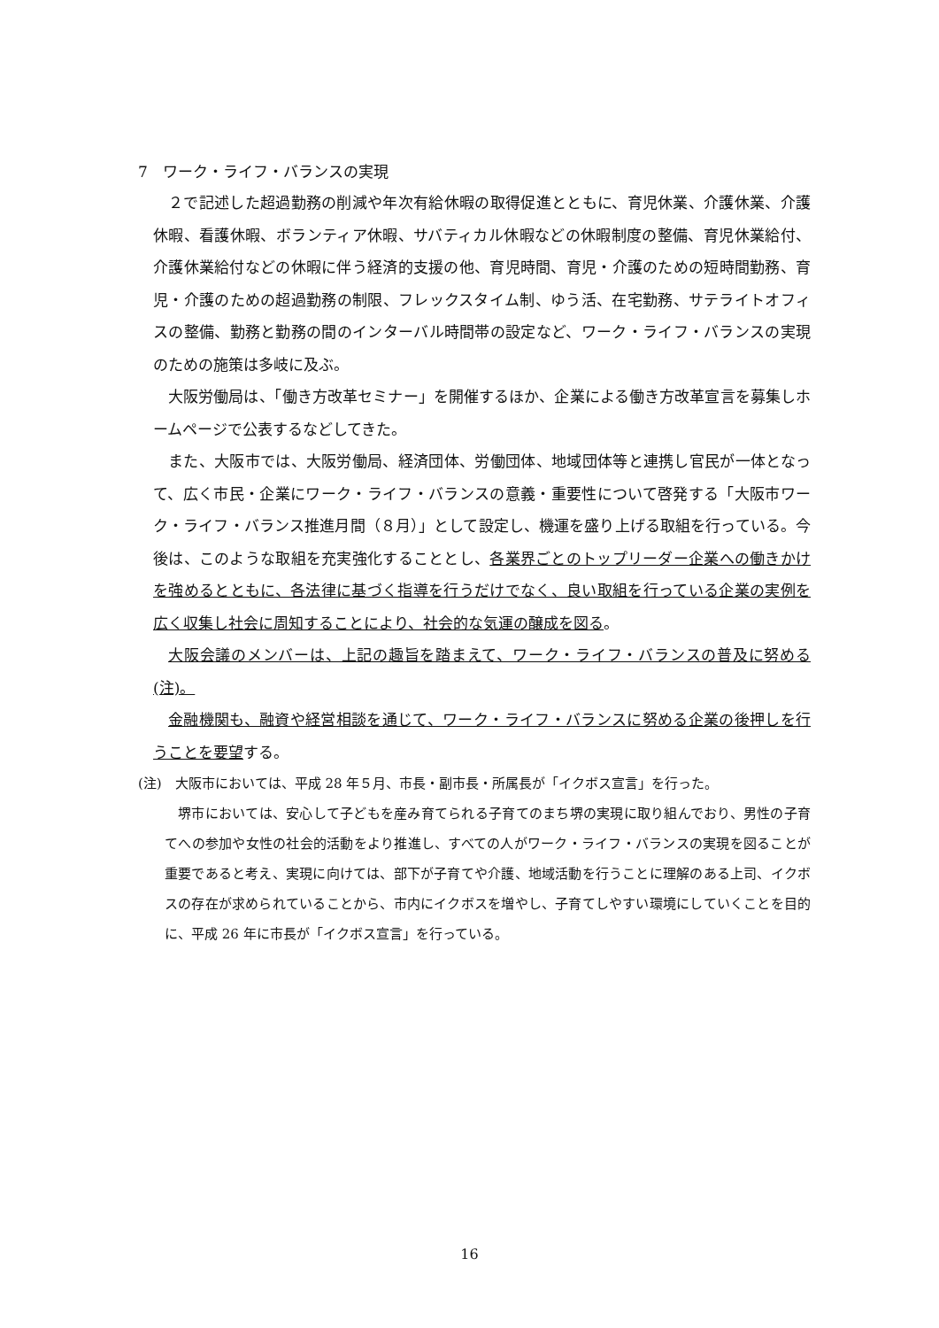7　ワーク・ライフ・バランスの実現
２で記述した超過勤務の削減や年次有給休暇の取得促進とともに、育児休業、介護休業、介護休暇、看護休暇、ボランティア休暇、サバティカル休暇などの休暇制度の整備、育児休業給付、介護休業給付などの休暇に伴う経済的支援の他、育児時間、育児・介護のための短時間勤務、育児・介護のための超過勤務の制限、フレックスタイム制、ゆう活、在宅勤務、サテライトオフィスの整備、勤務と勤務の間のインターバル時間帯の設定など、ワーク・ライフ・バランスの実現のための施策は多岐に及ぶ。
大阪労働局は、「働き方改革セミナー」を開催するほか、企業による働き方改革宣言を募集しホームページで公表するなどしてきた。
また、大阪市では、大阪労働局、経済団体、労働団体、地域団体等と連携し官民が一体となって、広く市民・企業にワーク・ライフ・バランスの意義・重要性について啓発する「大阪市ワーク・ライフ・バランス推進月間（８月）」として設定し、機運を盛り上げる取組を行っている。今後は、このような取組を充実強化することとし、各業界ごとのトップリーダー企業への働きかけを強めるとともに、各法律に基づく指導を行うだけでなく、良い取組を行っている企業の実例を広く収集し社会に周知することにより、社会的な気運の醸成を図る。
大阪会議のメンバーは、上記の趣旨を踏まえて、ワーク・ライフ・バランスの普及に努める(注)。
金融機関も、融資や経営相談を通じて、ワーク・ライフ・バランスに努める企業の後押しを行うことを要望する。
(注)　大阪市においては、平成 28 年５月、市長・副市長・所属長が「イクボス宣言」を行った。
堺市においては、安心して子どもを産み育てられる子育てのまち堺の実現に取り組んでおり、男性の子育てへの参加や女性の社会的活動をより推進し、すべての人がワーク・ライフ・バランスの実現を図ることが重要であると考え、実現に向けては、部下が子育てや介護、地域活動を行うことに理解のある上司、イクボスの存在が求められていることから、市内にイクボスを増やし、子育てしやすい環境にしていくことを目的に、平成 26 年に市長が「イクボス宣言」を行っている。
16